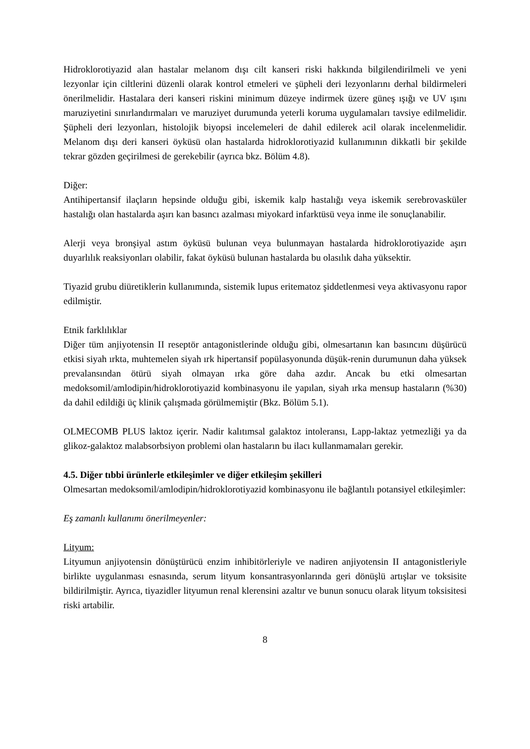Hidroklorotiyazid alan hastalar melanom dışı cilt kanseri riski hakkında bilgilendirilmeli ve yeni lezyonlar için ciltlerini düzenli olarak kontrol etmeleri ve şüpheli deri lezyonlarını derhal bildirmeleri önerilmelidir. Hastalara deri kanseri riskini minimum düzeye indirmek üzere güneş ışığı ve UV ışını maruziyetini sınırlandırmaları ve maruziyet durumunda yeterli koruma uygulamaları tavsiye edilmelidir. Şüpheli deri lezyonları, histolojik biyopsi incelemeleri de dahil edilerek acil olarak incelenmelidir. Melanom dışı deri kanseri öyküsü olan hastalarda hidroklorotiyazid kullanımının dikkatli bir şekilde tekrar gözden geçirilmesi de gerekebilir (ayrıca bkz. Bölüm 4.8).
Diğer:
Antihipertansif ilaçların hepsinde olduğu gibi, iskemik kalp hastalığı veya iskemik serebrovasküler hastalığı olan hastalarda aşırı kan basıncı azalması miyokard infarktüsü veya inme ile sonuçlanabilir.
Alerji veya bronşiyal astım öyküsü bulunan veya bulunmayan hastalarda hidroklorotiyazide aşırı duyarlılık reaksiyonları olabilir, fakat öyküsü bulunan hastalarda bu olasılık daha yüksektir.
Tiyazid grubu diüretiklerin kullanımında, sistemik lupus eritematoz şiddetlenmesi veya aktivasyonu rapor edilmiştir.
Etnik farklılıklar
Diğer tüm anjiyotensin II reseptör antagonistlerinde olduğu gibi, olmesartanın kan basıncını düşürücü etkisi siyah ırkta, muhtemelen siyah ırk hipertansif popülasyonunda düşük-renin durumunun daha yüksek prevalansından ötürü siyah olmayan ırka göre daha azdır. Ancak bu etki olmesartan medoksomil/amlodipin/hidroklorotiyazid kombinasyonu ile yapılan, siyah ırka mensup hastaların (%30) da dahil edildiği üç klinik çalışmada görülmemiştir (Bkz. Bölüm 5.1).
OLMECOMB PLUS laktoz içerir. Nadir kalıtımsal galaktoz intoleransı, Lapp-laktaz yetmezliği ya da glikoz-galaktoz malabsorbsiyon problemi olan hastaların bu ilacı kullanmamaları gerekir.
4.5. Diğer tıbbi ürünlerle etkileşimler ve diğer etkileşim şekilleri
Olmesartan medoksomil/amlodipin/hidroklorotiyazid kombinasyonu ile bağlantılı potansiyel etkileşimler:
Eş zamanlı kullanımı önerilmeyenler:
Lityum:
Lityumun anjiyotensin dönüştürücü enzim inhibitörleriyle ve nadiren anjiyotensin II antagonistleriyle birlikte uygulanması esnasında, serum lityum konsantrasyonlarında geri dönüşlü artışlar ve toksisite bildirilmiştir. Ayrıca, tiyazidler lityumun renal klerensini azaltır ve bunun sonucu olarak lityum toksisitesi riski artabilir.
8